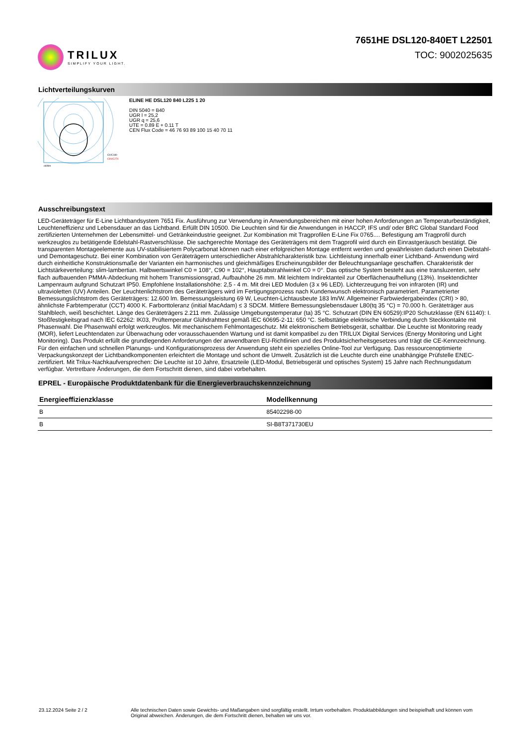TRILUX
SIMPLIFY YOUR LIGHT.
7651HE DSL120-840ET L22501
TOC: 9002025635
Lichtverteilungskurven
C0/C180
C90/C270
cd/klm
ELINE HE DSL120 840 L225 1 20
DIN 5040 = B40
UGR l = 25,2
UGR q = 25,6
UTE = 0.89 E + 0.11 T
CEN Flux Code = 46 76 93 89 100 15 40 70 11
Ausschreibungstext
LED-Geräteträger für E-Line Lichtbandsystem 7651 Fix. Ausführung zur Verwendung in Anwendungsbereichen mit einer hohen Anforderungen an Temperaturbeständigkeit, Leuchteneffizienz und Lebensdauer an das Lichtband. Erfüllt DIN 10500. Die Leuchten sind für die Anwendungen in HACCP, IFS und/ oder BRC Global Standard Food zertifizierten Unternehmen der Lebensmittel- und Getränkeindustrie geeignet. Zur Kombination mit Tragprofilen E-Line Fix 0765.... Befestigung am Tragprofil durch werkzeuglos zu betätigende Edelstahl-Rastverschlüsse. Die sachgerechte Montage des Geräteträgers mit dem Tragprofil wird durch ein Einrastgeräusch bestätigt. Die transparenten Montageelemente aus UV-stabilisiertem Polycarbonat können nach einer erfolgreichen Montage entfernt werden und gewährleisten dadurch einen Diebstahl- und Demontageschutz. Bei einer Kombination von Geräteträgern unterschiedlicher Abstrahlcharakteristik bzw. Lichtleistung innerhalb einer Lichtband- Anwendung wird durch einheitliche Konstruktionsmaße der Varianten ein harmonisches und gleichmäßiges Erscheinungsbilder der Beleuchtungsanlage geschaffen. Charakteristik der Lichtstärkeverteilung: slim-lambertian. Halbwertswinkel C0 = 108°, C90 = 102°, Hauptabstrahlwinkel C0 = 0°. Das optische System besteht aus eine transluzenten, sehr flach aufbauenden PMMA-Abdeckung mit hohem Transmissionsgrad, Aufbauhöhe 26 mm. Mit leichtem Indirektanteil zur Oberflächenaufhellung (13%). Insektendichter Lampenraum aufgrund Schutzart IP50. Empfohlene Installationshöhe: 2,5 - 4 m. Mit drei LED Modulen (3 x 96 LED). Lichterzeugung frei von infraroten (IR) und ultravioletten (UV) Anteilen. Der Leuchtenlichtstrom des Geräteträgers wird im Fertigungsprozess nach Kundenwunsch elektronisch parametriert. Parametrierter Bemessungslichtstrom des Geräteträgers: 12.600 lm. Bemessungsleistung 69 W, Leuchten-Lichtausbeute 183 lm/W. Allgemeiner Farbwiedergabeindex (CRI) > 80, ähnlichste Farbtemperatur (CCT) 4000 K. Farborttoleranz (initial MacAdam) ≤ 3 SDCM. Mittlere Bemessungslebensdauer L80(tq 35 °C) = 70.000 h. Geräteträger aus Stahlblech, weiß beschichtet. Länge des Geräteträgers 2.211 mm. Zulässige Umgebungstemperatur (ta) 35 °C. Schutzart (DIN EN 60529):IP20 Schutzklasse (EN 61140): I. Stoßfestigkeitsgrad nach IEC 62262: IK03, Prüftemperatur Glühdrahttest gemäß IEC 60695-2-11: 650 °C. Selbsttätige elektrische Verbindung durch Steckkontakte mit Phasenwahl. Die Phasenwahl erfolgt werkzeuglos. Mit mechanischem Fehlmontageschutz. Mit elektronischem Betriebsgerät, schaltbar. Die Leuchte ist Monitoring ready (MOR), liefert Leuchtendaten zur Überwachung oder vorausschauenden Wartung und ist damit kompatibel zu den TRILUX Digital Services (Energy Monitoring und Light Monitoring). Das Produkt erfüllt die grundlegenden Anforderungen der anwendbaren EU-Richtlinien und des Produktsicherheitsgesetzes und trägt die CE-Kennzeichnung. Für den einfachen und schnellen Planungs- und Konfigurationsprozess der Anwendung steht ein spezielles Online-Tool zur Verfügung. Das ressourcenoptimierte Verpackungskonzept der Lichtbandkomponenten erleichtert die Montage und schont die Umwelt. Zusätzlich ist die Leuchte durch eine unabhängige Prüfstelle ENEC-zertifiziert. Mit Trilux-Nachkaufversprechen: Die Leuchte ist 10 Jahre, Ersatzteile (LED-Modul, Betriebsgerät und optisches System) 15 Jahre nach Rechnungsdatum verfügbar. Vertretbare Änderungen, die dem Fortschritt dienen, sind dabei vorbehalten.
EPREL - Europäische Produktdatenbank für die Energieverbrauchskennzeichnung
| Energieeffizienzklasse | Modellkennung |
| --- | --- |
| B | 85402298-00 |
| B | SI-B8T371730EU |
23.12.2024 Seite 2 / 2 Alle technischen Daten sowie Gewichts- und Maßangaben sind sorgfältig erstellt. Irrtum vorbehalten. Produktabbildungen sind beispielhaft und können vom Original abweichen. Änderungen, die dem Fortschritt dienen, behalten wir uns vor.